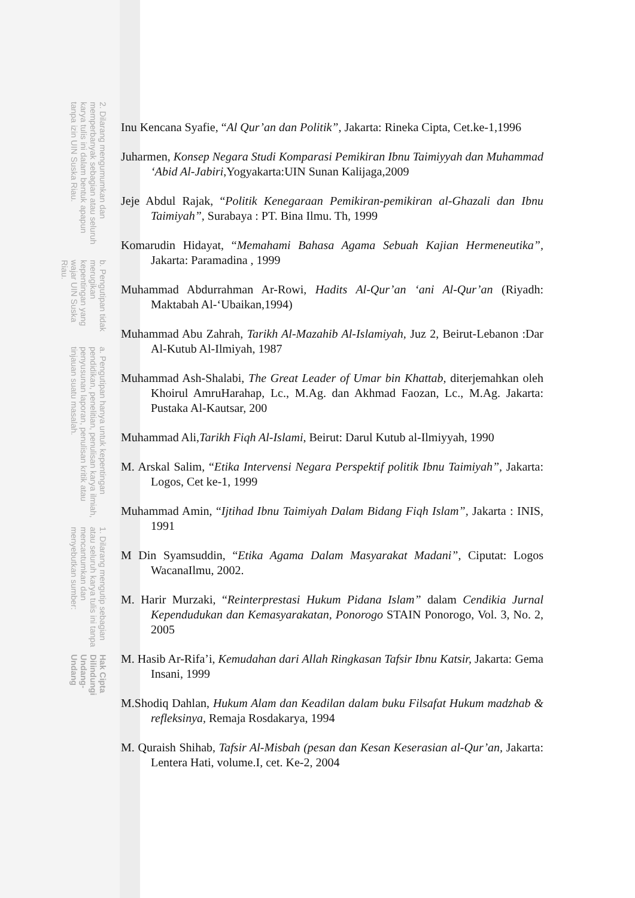Hak Cipta Dilindungi Undang-Undang
1. Dilarang mengutip sebagian atau seluruh karya tulis ini tanpa mencantumkan dan menyebutkan sumber:
a. Pengutipan hanya untuk kepentingan pendidikan, penelitian, penulisan karya ilmiah, penyusunan laporan, penulisan kritik atau tinjauan suatu masalah.
b. Pengutipan tidak merugikan kepentingan yang wajar UIN Suska Riau.
2. Dilarang mengumumkan dan memperbanyak sebagian atau seluruh karya tulis ini dalam bentuk apapun tanpa izin UIN Suska Riau.
Inu Kencana Syafie, “Al Qur’an dan Politik”, Jakarta: Rineka Cipta, Cet.ke-1,1996
Juharmen, Konsep Negara Studi Komparasi Pemikiran Ibnu Taimiyyah dan Muhammad ‘Abid Al-Jabiri,Yogyakarta:UIN Sunan Kalijaga,2009
Jeje Abdul Rajak, “Politik Kenegaraan Pemikiran-pemikiran al-Ghazali dan Ibnu Taimiyah”, Surabaya : PT. Bina Ilmu. Th, 1999
Komarudin Hidayat, “Memahami Bahasa Agama Sebuah Kajian Hermeneutika”, Jakarta: Paramadina , 1999
Muhammad Abdurrahman Ar-Rowi, Hadits Al-Qur’an ‘ani Al-Qur’an (Riyadh: Maktabah Al-‘Ubaikan,1994)
Muhammad Abu Zahrah, Tarikh Al-Mazahib Al-Islamiyah, Juz 2, Beirut-Lebanon :Dar Al-Kutub Al-Ilmiyah, 1987
Muhammad Ash-Shalabi, The Great Leader of Umar bin Khattab, diterjemahkan oleh Khoirul AmruHarahap, Lc., M.Ag. dan Akhmad Faozan, Lc., M.Ag. Jakarta: Pustaka Al-Kautsar, 200
Muhammad Ali,Tarikh Fiqh Al-Islami, Beirut: Darul Kutub al-Ilmiyyah, 1990
M. Arskal Salim, “Etika Intervensi Negara Perspektif politik Ibnu Taimiyah”, Jakarta: Logos, Cet ke-1, 1999
Muhammad Amin, “Ijtihad Ibnu Taimiyah Dalam Bidang Fiqh Islam”, Jakarta : INIS, 1991
M Din Syamsuddin, “Etika Agama Dalam Masyarakat Madani”, Ciputat: Logos WacanaIlmu, 2002.
M. Harir Murzaki, “Reinterprestasi Hukum Pidana Islam” dalam Cendikia Jurnal Kependudukan dan Kemasyarakatan, Ponorogo STAIN Ponorogo, Vol. 3, No. 2, 2005
M. Hasib Ar-Rifa’i, Kemudahan dari Allah Ringkasan Tafsir Ibnu Katsir, Jakarta: Gema Insani, 1999
M.Shodiq Dahlan, Hukum Alam dan Keadilan dalam buku Filsafat Hukum madzhab & refleksinya, Remaja Rosdakarya, 1994
M. Quraish Shihab, Tafsir Al-Misbah (pesan dan Kesan Keserasian al-Qur’an, Jakarta: Lentera Hati, volume.I, cet. Ke-2, 2004